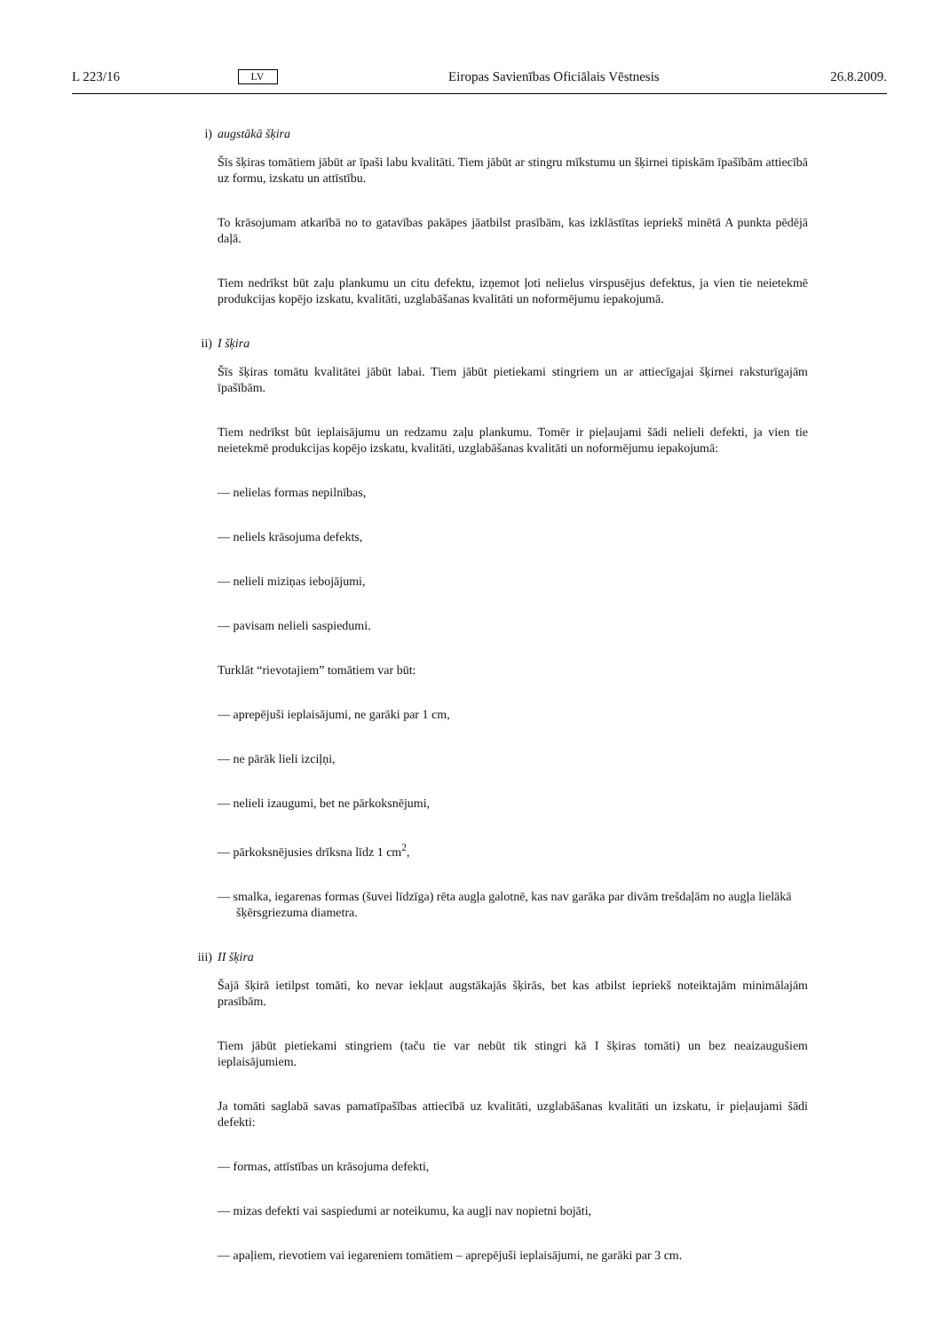L 223/16 LV Eiropas Savienības Oficiālais Vēstnesis 26.8.2009.
i) augstākā šķira
Šīs šķiras tomātiem jābūt ar īpaši labu kvalitāti. Tiem jābūt ar stingru mīkstumu un šķirnei tipiskām īpašībām attiecībā uz formu, izskatu un attīstību.
To krāsojumam atkarībā no to gatavības pakāpes jāatbilst prasībām, kas izklāstītas iepriekš minētā A punkta pēdējā daļā.
Tiem nedrīkst būt zaļu plankumu un citu defektu, izņemot ļoti nelielus virspusējus defektus, ja vien tie neietekmē produkcijas kopējo izskatu, kvalitāti, uzglabāšanas kvalitāti un noformējumu iepakojumā.
ii) I šķira
Šīs šķiras tomātu kvalitātei jābūt labai. Tiem jābūt pietiekami stingriem un ar attiecīgajai šķirnei raksturīgajām īpašībām.
Tiem nedrīkst būt ieplaisājumu un redzamu zaļu plankumu. Tomēr ir pieļaujami šādi nelieli defekti, ja vien tie neietekmē produkcijas kopējo izskatu, kvalitāti, uzglabāšanas kvalitāti un noformējumu iepakojumā:
— nelielas formas nepilnības,
— neliels krāsojuma defekts,
— nelieli miziņas iebojājumi,
— pavisam nelieli saspiedumi.
Turklāt “rievotajiem” tomātiem var būt:
— aprepējuši ieplaisājumi, ne garāki par 1 cm,
— ne pārāk lieli izciļņi,
— nelieli izaugumi, bet ne pārkoksnējumi,
— pārkoksnējusies drīksna līdz 1 cm<sup>2</sup>,
— smalka, iegarenas formas (šuvei līdzīga) rēta augļa galotnē, kas nav garāka par divām trešdaļām no augļa lielākā šķērsgriezuma diametra.
iii) II šķira
Šajā šķirā ietilpst tomāti, ko nevar iekļaut augstākajās šķirās, bet kas atbilst iepriekš noteiktajām minimālajām prasībām.
Tiem jābūt pietiekami stingriem (taču tie var nebūt tik stingri kā I šķiras tomāti) un bez neaizaugušiem ieplaisājumiem.
Ja tomāti saglabā savas pamatīpašības attiecībā uz kvalitāti, uzglabāšanas kvalitāti un izskatu, ir pieļaujami šādi defekti:
— formas, attīstības un krāsojuma defekti,
— mizas defekti vai saspiedumi ar noteikumu, ka augļi nav nopietni bojāti,
— apaļiem, rievotiem vai iegareniem tomātiem – aprepējuši ieplaisājumi, ne garāki par 3 cm.